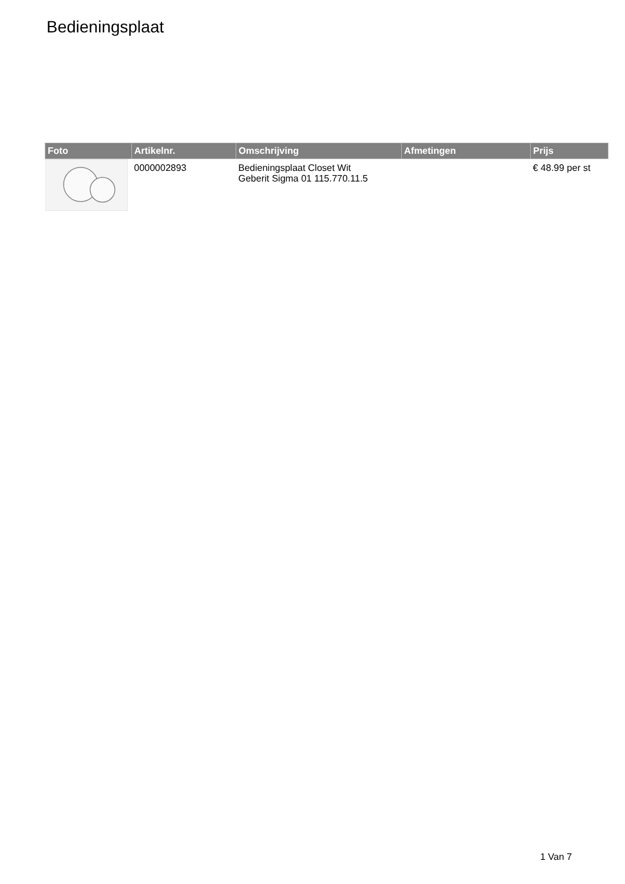Bedieningsplaat
| Foto | Artikelnr. | Omschrijving | Afmetingen | Prijs |
| --- | --- | --- | --- | --- |
| | 0000002893 | Bedieningsplaat Closet Wit Geberit Sigma 01 115.770.11.5 | | € 48.99 per st |
1 Van 7